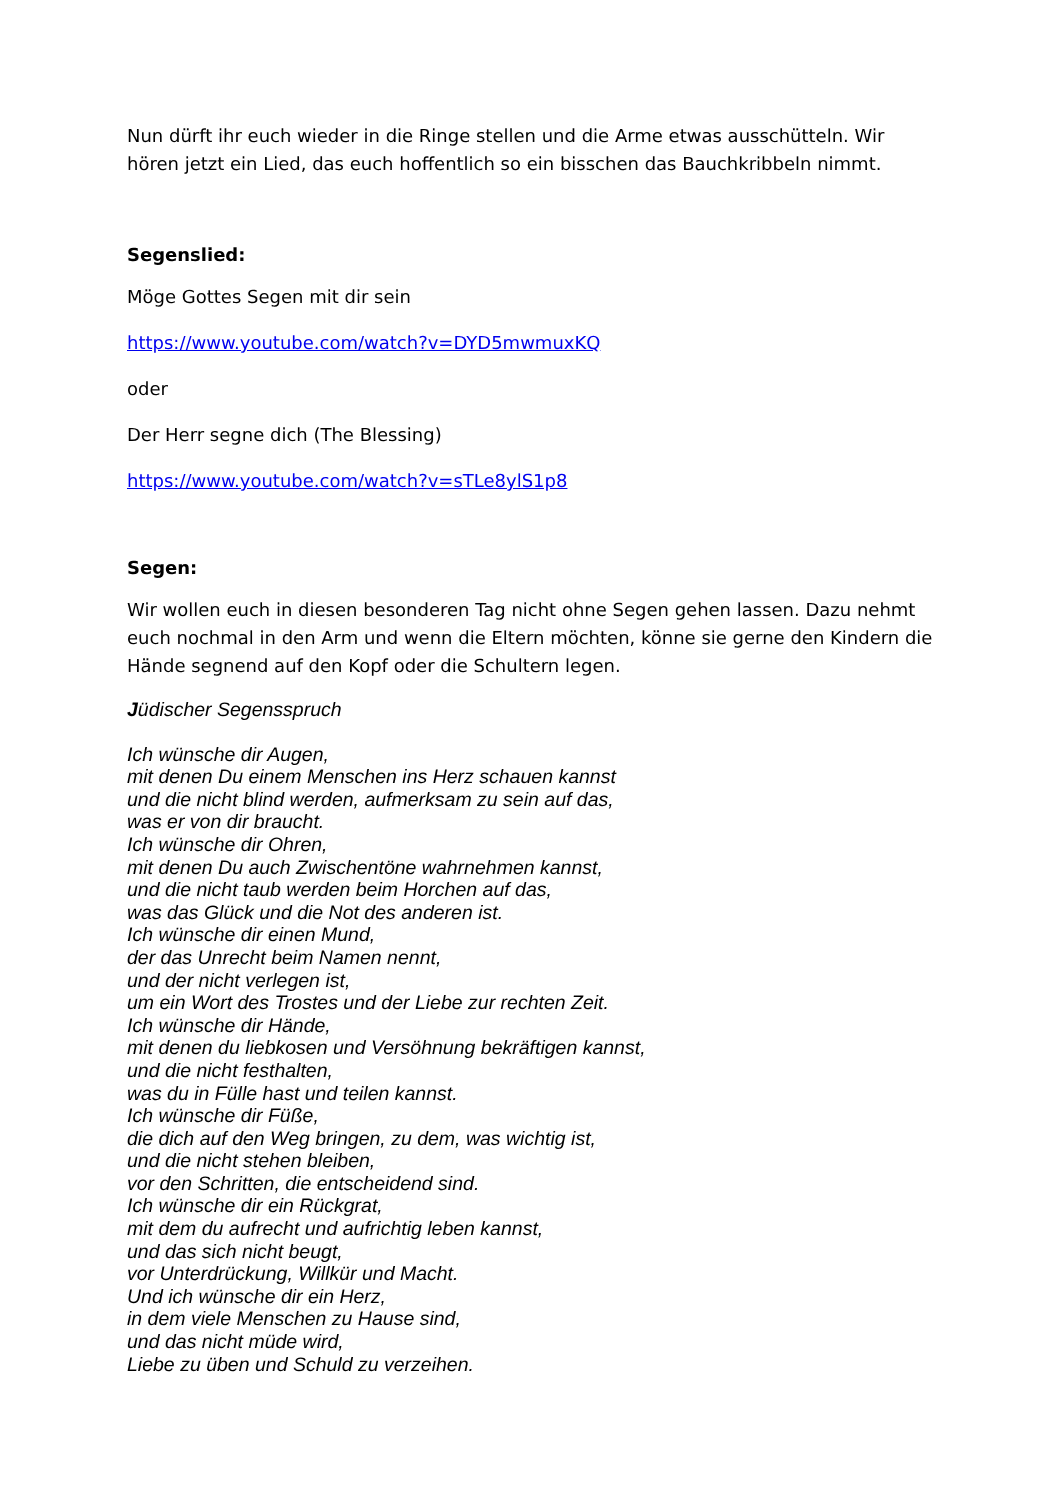Nun dürft ihr euch wieder in die Ringe stellen und die Arme etwas ausschütteln. Wir hören jetzt ein Lied, das euch hoffentlich so ein bisschen das Bauchkribbeln nimmt.
Segenslied:
Möge Gottes Segen mit dir sein
https://www.youtube.com/watch?v=DYD5mwmuxKQ
oder
Der Herr segne dich (The Blessing)
https://www.youtube.com/watch?v=sTLe8ylS1p8
Segen:
Wir wollen euch in diesen besonderen Tag nicht ohne Segen gehen lassen. Dazu nehmt euch nochmal in den Arm und wenn die Eltern möchten, könne sie gerne den Kindern die Hände segnend auf den Kopf oder die Schultern legen.
Jüdischer Segensspruch
Ich wünsche dir Augen,
mit denen Du einem Menschen ins Herz schauen kannst
und die nicht blind werden, aufmerksam zu sein auf das,
was er von dir braucht.
Ich wünsche dir Ohren,
mit denen Du auch Zwischentöne wahrnehmen kannst,
und die nicht taub werden beim Horchen auf das,
was das Glück und die Not des anderen ist.
Ich wünsche dir einen Mund,
der das Unrecht beim Namen nennt,
und der nicht verlegen ist,
um ein Wort des Trostes und der Liebe zur rechten Zeit.
Ich wünsche dir Hände,
mit denen du liebkosen und Versöhnung bekräftigen kannst,
und die nicht festhalten,
was du in Fülle hast und teilen kannst.
Ich wünsche dir Füße,
die dich auf den Weg bringen, zu dem, was wichtig ist,
und die nicht stehen bleiben,
vor den Schritten, die entscheidend sind.
Ich wünsche dir ein Rückgrat,
mit dem du aufrecht und aufrichtig leben kannst,
und das sich nicht beugt,
vor Unterdrückung, Willkür und Macht.
Und ich wünsche dir ein Herz,
in dem viele Menschen zu Hause sind,
und das nicht müde wird,
Liebe zu üben und Schuld zu verzeihen.